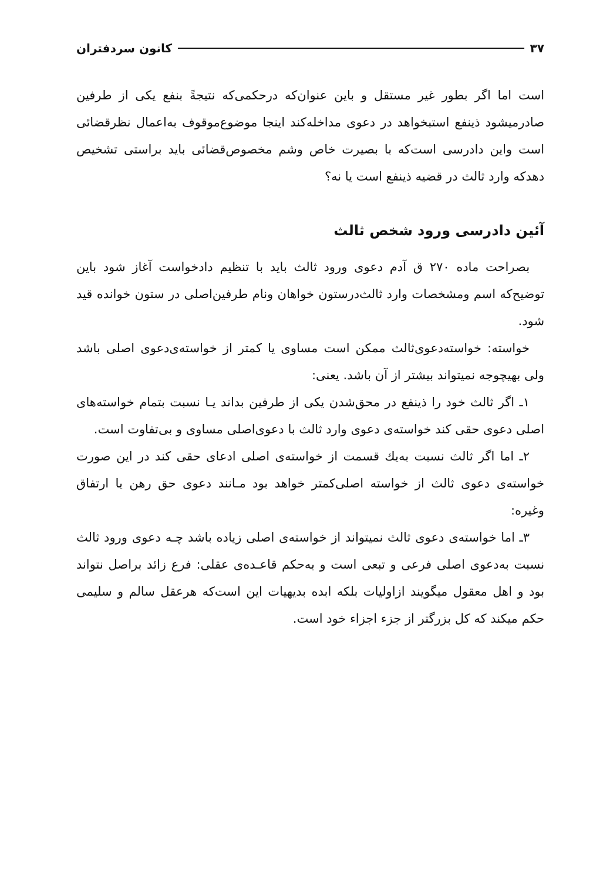۳۷ کانون سردفتران
است اما اگر بطور غیر مستقل و باین عنوان‌که درحکمی‌که نتیجةً بنفع یکی از طرفین صادرمیشود ذینفع استبخواهد در دعوی مداخله‌کند اینجا موضوع‌موقوف به‌اعمال نظرقضائی است واین دادرسی است‌که با بصیرت خاص وشم مخصوص‌قضائی باید براستی تشخیص دهدکه وارد ثالث در قضیه ذینفع است یا نه؟
آئین دادرسی ورود شخص ثالث
بصراحت ماده ۲۷۰ ق آدم دعوی ورود ثالث باید با تنظیم دادخواست آغاز شود باین توضیح‌که اسم ومشخصات وارد ثالث‌درستون خواهان ونام طرفین‌اصلی در ستون خوانده قید شود.
خواسته: خواسته‌دعوی‌ثالث ممکن است مساوی یا کمتر از خواسته‌ی‌دعوی اصلی باشد ولی بهیچوجه نمیتواند بیشتر از آن باشد. یعنی:
۱ـ اگر ثالث خود را ذینفع در محق‌شدن یکی از طرفین بداند یـا نسبت بتمام خواسته‌های اصلی دعوی حقی کند خواسته‌ی دعوی وارد ثالث با دعوی‌اصلی مساوی و بی‌تفاوت است.
۲ـ اما اگر ثالث نسبت به‌یك قسمت از خواسته‌ی اصلی ادعای حقی کند در این صورت خواسته‌ی دعوی ثالث از خواسته اصلی‌کمتر خواهد بود مـانند دعوی حق رهن یا ارتفاق وغیره:
۳ـ اما خواسته‌ی دعوی ثالث نمیتواند از خواسته‌ی اصلی زیاده باشد چـه دعوی ورود ثالث نسبت به‌دعوی اصلی فرعی و تبعی است و به‌حکم قاعـده‌ی عقلی: فرع زائد براصل نتواند بود و اهل معقول میگویند ازاولیات بلکه ابده بدیهیات این است‌که هرعقل سالم و سلیمی حکم میکند که کل بزرگتر از جزء اجزاء خود است.